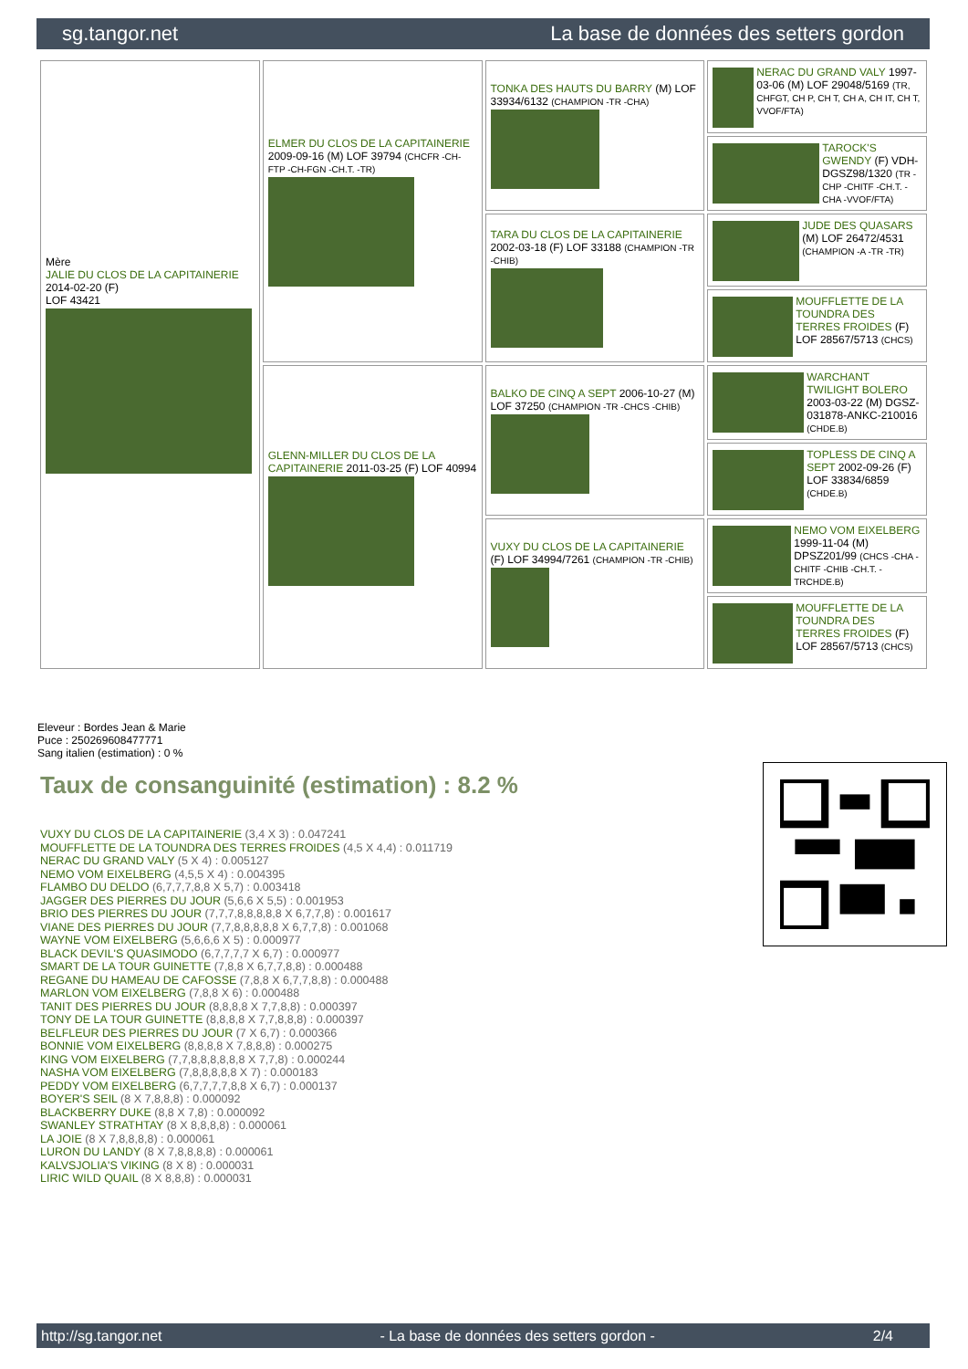sg.tangor.net La base de données des setters gordon
| Mère JALIE DU CLOS DE LA CAPITAINERIE 2014-02-20 (F) LOF 43421 | ELMER DU CLOS DE LA CAPITAINERIE 2009-09-16 (M) LOF 39794 (CHCFR -CH-FTP -CH-FGN -CH.T. -TR) | TONKA DES HAUTS DU BARRY (M) LOF 33934/6132 (CHAMPION -TR -CHA) | NERAC DU GRAND VALY 1997-03-06 (M) LOF 29048/5169 (TR, CHFGT, CH P, CH T, CH A, CH IT, CH T, VVOF/FTA) |
| | | | TAROCK'S GWENDY (F) VDH-DGSZ98/1320 (TR -CHP -CHITF -CH.T. -CHA -VVOF/FTA) |
| | | TARA DU CLOS DE LA CAPITAINERIE 2002-03-18 (F) LOF 33188 (CHAMPION -TR -CHIB) | JUDE DES QUASARS (M) LOF 26472/4531 (CHAMPION -A -TR -TR) |
| | | | MOUFFLETTE DE LA TOUNDRA DES TERRES FROIDES (F) LOF 28567/5713 (CHCS) |
| | GLENN-MILLER DU CLOS DE LA CAPITAINERIE 2011-03-25 (F) LOF 40994 | BALKO DE CINQ A SEPT 2006-10-27 (M) LOF 37250 (CHAMPION -TR -CHCS -CHIB) | WARCHANT TWILIGHT BOLERO 2003-03-22 (M) DGSZ-031878-ANKC-210016 (CHDE.B) |
| | | | TOPLESS DE CINQ A SEPT 2002-09-26 (F) LOF 33834/6859 (CHDE.B) |
| | | VUXY DU CLOS DE LA CAPITAINERIE (F) LOF 34994/7261 (CHAMPION -TR -CHIB) | NEMO VOM EIXELBERG 1999-11-04 (M) DPSZ201/99 (CHCS -CHA -CHITF -CHIB -CH.T. -TRCHDE.B) |
| | | | MOUFFLETTE DE LA TOUNDRA DES TERRES FROIDES (F) LOF 28567/5713 (CHCS) |
Eleveur : Bordes Jean & Marie
Puce : 250269608477771
Sang italien (estimation) : 0 %
Taux de consanguinité (estimation) : 8.2 %
VUXY DU CLOS DE LA CAPITAINERIE (3,4 X 3) : 0.047241
MOUFFLETTE DE LA TOUNDRA DES TERRES FROIDES (4,5 X 4,4) : 0.011719
NERAC DU GRAND VALY (5 X 4) : 0.005127
NEMO VOM EIXELBERG (4,5,5 X 4) : 0.004395
FLAMBO DU DELDO (6,7,7,7,8,8 X 5,7) : 0.003418
JAGGER DES PIERRES DU JOUR (5,6,6 X 5,5) : 0.001953
BRIO DES PIERRES DU JOUR (7,7,7,8,8,8,8,8 X 6,7,7,8) : 0.001617
VIANE DES PIERRES DU JOUR (7,7,8,8,8,8,8 X 6,7,7,8) : 0.001068
WAYNE VOM EIXELBERG (5,6,6,6 X 5) : 0.000977
BLACK DEVIL'S QUASIMODO (6,7,7,7,7 X 6,7) : 0.000977
SMART DE LA TOUR GUINETTE (7,8,8 X 6,7,7,8,8) : 0.000488
REGANE DU HAMEAU DE CAFOSSE (7,8,8 X 6,7,7,8,8) : 0.000488
MARLON VOM EIXELBERG (7,8,8 X 6) : 0.000488
TANIT DES PIERRES DU JOUR (8,8,8,8 X 7,7,8,8) : 0.000397
TONY DE LA TOUR GUINETTE (8,8,8,8 X 7,7,8,8,8) : 0.000397
BELFLEUR DES PIERRES DU JOUR (7 X 6,7) : 0.000366
BONNIE VOM EIXELBERG (8,8,8,8 X 7,8,8,8) : 0.000275
KING VOM EIXELBERG (7,7,8,8,8,8,8,8 X 7,7,8) : 0.000244
NASHA VOM EIXELBERG (7,8,8,8,8,8 X 7) : 0.000183
PEDDY VOM EIXELBERG (6,7,7,7,7,8,8 X 6,7) : 0.000137
BOYER'S SEIL (8 X 7,8,8,8) : 0.000092
BLACKBERRY DUKE (8,8 X 7,8) : 0.000092
SWANLEY STRATHTAY (8 X 8,8,8,8) : 0.000061
LA JOIE (8 X 7,8,8,8,8) : 0.000061
LURON DU LANDY (8 X 7,8,8,8,8) : 0.000061
KALVSJOLIA'S VIKING (8 X 8) : 0.000031
LIRIC WILD QUAIL (8 X 8,8,8) : 0.000031
http://sg.tangor.net - La base de données des setters gordon - 2/4